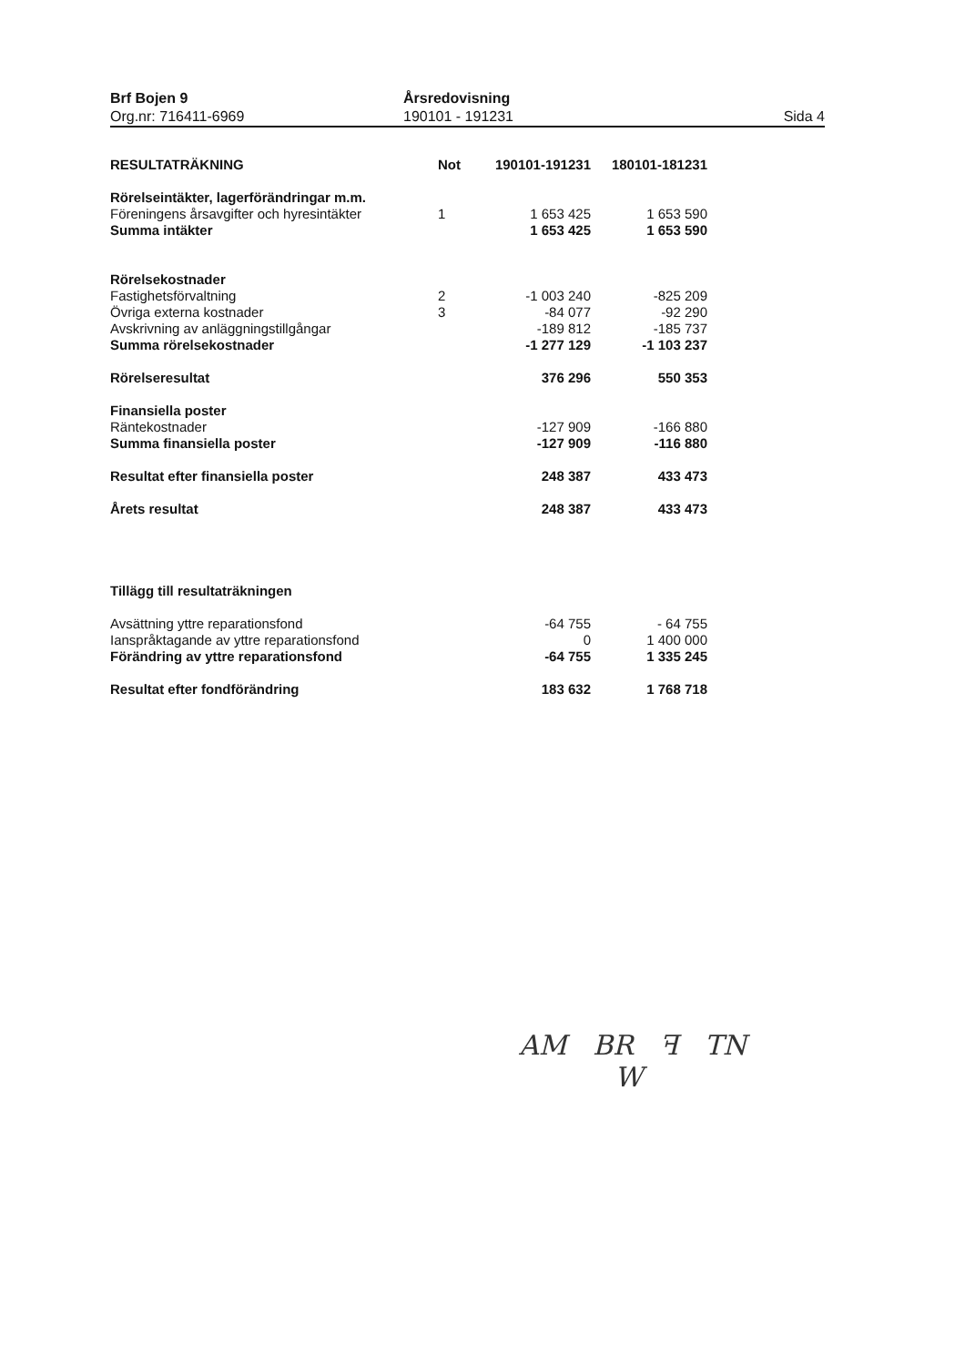Brf Bojen 9
Org.nr: 716411-6969
Årsredovisning
190101 - 191231
Sida 4
| RESULTATRÄKNING | Not | 190101-191231 | 180101-181231 |
| --- | --- | --- | --- |
| Rörelseintäkter, lagerförändringar m.m. | | | |
| Föreningens årsavgifter och hyresintäkter | 1 | 1 653 425 | 1 653 590 |
| Summa intäkter | | 1 653 425 | 1 653 590 |
| Rörelsekostnader | | | |
| Fastighetsförvaltning | 2 | -1 003 240 | -825 209 |
| Övriga externa kostnader | 3 | -84 077 | -92 290 |
| Avskrivning av anläggningstillgångar | | -189 812 | -185 737 |
| Summa rörelsekostnader | | -1 277 129 | -1 103 237 |
| Rörelseresultat | | 376 296 | 550 353 |
| Finansiella poster | | | |
| Räntekostnader | | -127 909 | -166 880 |
| Summa finansiella poster | | -127 909 | -116 880 |
| Resultat efter finansiella poster | | 248 387 | 433 473 |
| Årets resultat | | 248 387 | 433 473 |
| Tillägg till resultaträkningen | | | |
| Avsättning yttre reparationsfond | | -64 755 | - 64 755 |
| Ianspråktagande av yttre reparationsfond | | 0 | 1 400 000 |
| Förändring av yttre reparationsfond | | -64 755 | 1 335 245 |
| Resultat efter fondförändring | | 183 632 | 1 768 718 |
AM BR ꟻ TN
W